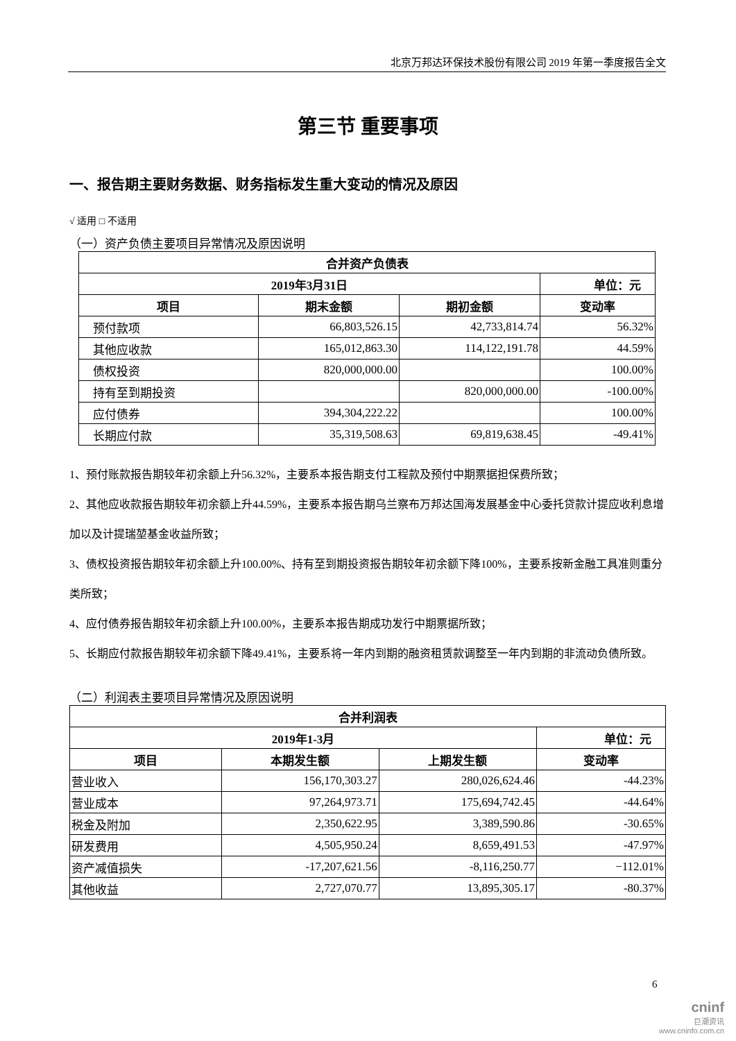北京万邦达环保技术股份有限公司 2019 年第一季度报告全文
第三节 重要事项
一、报告期主要财务数据、财务指标发生重大变动的情况及原因
√ 适用 □ 不适用
（一）资产负债主要项目异常情况及原因说明
| 合并资产负债表 | | | |
| --- | --- | --- | --- |
| 2019年3月31日 | | | 单位：元 |
| 项目 | 期末金额 | 期初金额 | 变动率 |
| 预付款项 | 66,803,526.15 | 42,733,814.74 | 56.32% |
| 其他应收款 | 165,012,863.30 | 114,122,191.78 | 44.59% |
| 债权投资 | 820,000,000.00 | | 100.00% |
| 持有至到期投资 | | 820,000,000.00 | -100.00% |
| 应付债券 | 394,304,222.22 | | 100.00% |
| 长期应付款 | 35,319,508.63 | 69,819,638.45 | -49.41% |
1、预付账款报告期较年初余额上升56.32%，主要系本报告期支付工程款及预付中期票据担保费所致；
2、其他应收款报告期较年初余额上升44.59%，主要系本报告期乌兰察布万邦达国海发展基金中心委托贷款计提应收利息增加以及计提瑞堃基金收益所致；
3、债权投资报告期较年初余额上升100.00%、持有至到期投资报告期较年初余额下降100%，主要系按新金融工具准则重分类所致；
4、应付债券报告期较年初余额上升100.00%，主要系本报告期成功发行中期票据所致；
5、长期应付款报告期较年初余额下降49.41%，主要系将一年内到期的融资租赁款调整至一年内到期的非流动负债所致。
（二）利润表主要项目异常情况及原因说明
| 合并利润表 | | | |
| --- | --- | --- | --- |
| 2019年1-3月 | | | 单位：元 |
| 项目 | 本期发生额 | 上期发生额 | 变动率 |
| 营业收入 | 156,170,303.27 | 280,026,624.46 | -44.23% |
| 营业成本 | 97,264,973.71 | 175,694,742.45 | -44.64% |
| 税金及附加 | 2,350,622.95 | 3,389,590.86 | -30.65% |
| 研发费用 | 4,505,950.24 | 8,659,491.53 | -47.97% |
| 资产减值损失 | -17,207,621.56 | -8,116,250.77 | −112.01% |
| 其他收益 | 2,727,070.77 | 13,895,305.17 | -80.37% |
6
cninf
巨潮资讯
www.cninfo.com.cn